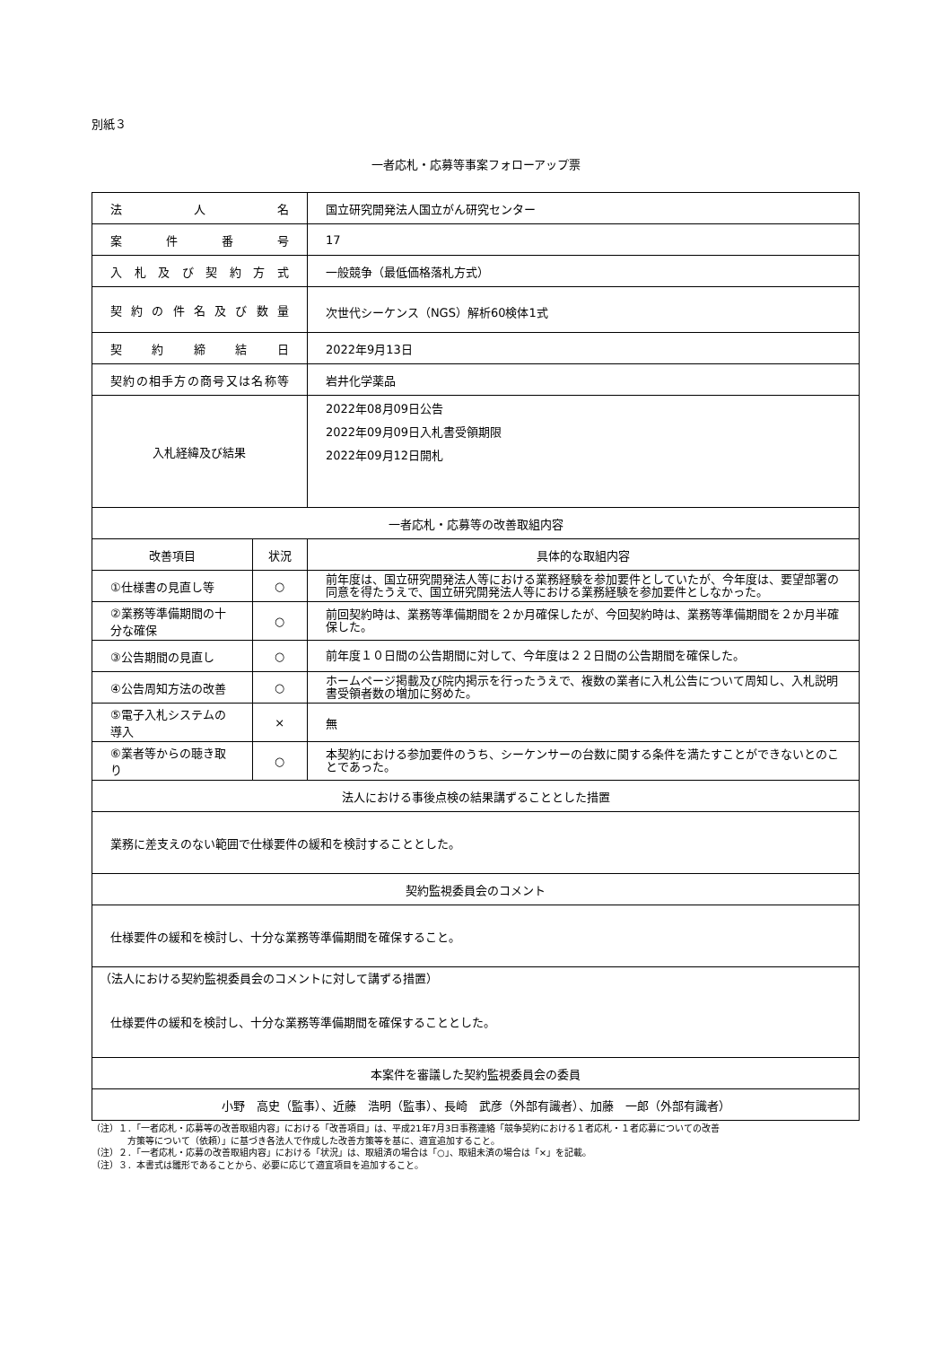別紙３
一者応札・応募等事案フォローアップ票
| 法 人 名 | | 国立研究開発法人国立がん研究センター |
| 案 件 番 号 | | 17 |
| 入札及び契約方式 | | 一般競争（最低価格落札方式） |
| 契約の件名及び数量 | | 次世代シーケンス（NGS）解析60検体1式 |
| 契 約 締 結 日 | | 2022年9月13日 |
| 契約の相手方の商号又は名称等 | | 岩井化学薬品 |
| 入札経緯及び結果 | | 2022年08月09日公告 2022年09月09日入札書受領期限 2022年09月12日開札 |
| 一者応札・応募等の改善取組内容 | | |
| 改善項目 | 状況 | 具体的な取組内容 |
| ①仕様書の見直し等 | ○ | 前年度は、国立研究開発法人等における業務経験を参加要件としていたが、今年度は、要望部署の同意を得たうえで、国立研究開発法人等における業務経験を参加要件としなかった。 |
| ②業務等準備期間の十分な確保 | ○ | 前回契約時は、業務等準備期間を２か月確保したが、今回契約時は、業務等準備期間を２か月半確保した。 |
| ③公告期間の見直し | ○ | 前年度１０日間の公告期間に対して、今年度は２２日間の公告期間を確保した。 |
| ④公告周知方法の改善 | ○ | ホームページ掲載及び院内掲示を行ったうえで、複数の業者に入札公告について周知し、入札説明書受領者数の増加に努めた。 |
| ⑤電子入札システムの導入 | × | 無 |
| ⑥業者等からの聴き取り | ○ | 本契約における参加要件のうち、シーケンサーの台数に関する条件を満たすことができないとのことであった。 |
| 法人における事後点検の結果講ずることとした措置 | | |
| 業務に差支えのない範囲で仕様要件の緩和を検討することとした。 | | |
| 契約監視委員会のコメント | | |
| 仕様要件の緩和を検討し、十分な業務等準備期間を確保すること。 | | |
| （法人における契約監視委員会のコメントに対して講ずる措置） 仕様要件の緩和を検討し、十分な業務等準備期間を確保することとした。 | | |
| 本案件を審議した契約監視委員会の委員 | | |
| 小野 高史（監事）、近藤 浩明（監事）、長崎 武彦（外部有識者）、加藤 一郎（外部有識者） | | |
（注）１．「一者応札・応募等の改善取組内容」における「改善項目」は、平成21年7月3日事務連絡「競争契約における１者応札・１者応募についての改善
　　　　方策等について（依頼）」に基づき各法人で作成した改善方策等を基に、適宜追加すること。
（注）２．「一者応札・応募の改善取組内容」における「状況」は、取組済の場合は「○」、取組未済の場合は「×」を記載。
（注）３．本書式は雛形であることから、必要に応じて適宜項目を追加すること。